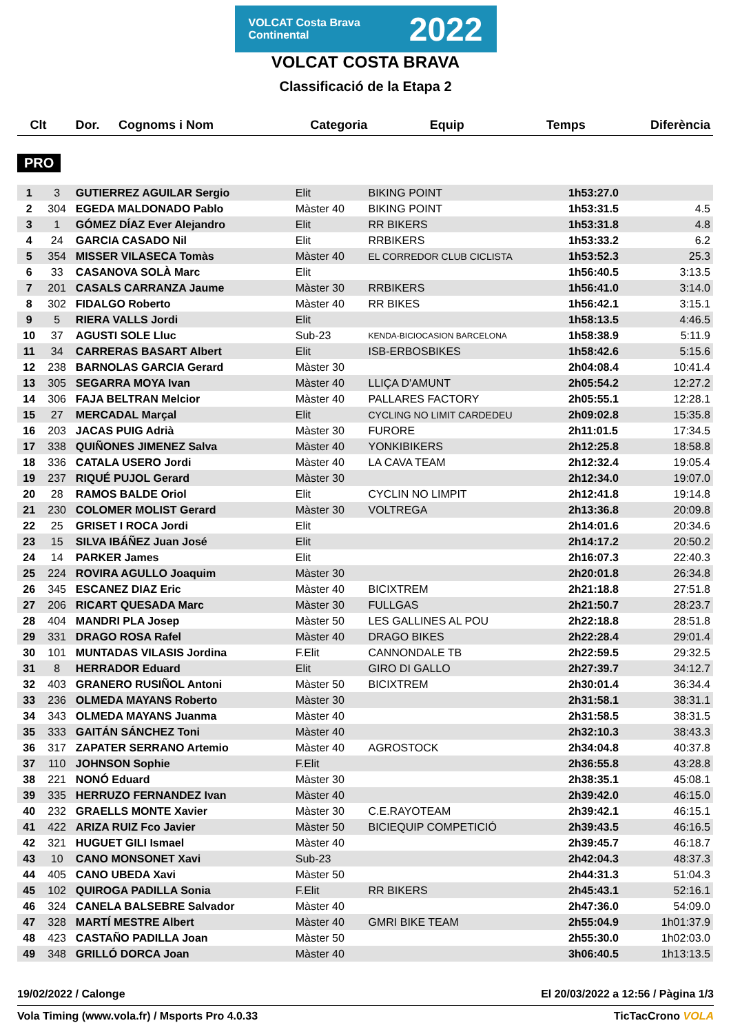VOLCAT Costa Brava Continental 2022
VOLCAT COSTA BRAVA
Classificació de la Etapa 2
| Clt | Dor. | Cognoms i Nom | Categoria | Equip | Temps | Diferència |
| --- | --- | --- | --- | --- | --- | --- |
PRO
| 1 | 3 | GUTIERREZ AGUILAR Sergio | Elit | BIKING POINT | 1h53:27.0 | |
| 2 | 304 | EGEDA MALDONADO Pablo | Màster 40 | BIKING POINT | 1h53:31.5 | 4.5 |
| 3 | 1 | GÓMEZ DÍAZ Ever Alejandro | Elit | RR BIKERS | 1h53:31.8 | 4.8 |
| 4 | 24 | GARCIA CASADO Nil | Elit | RRBIKERS | 1h53:33.2 | 6.2 |
| 5 | 354 | MISSER VILASECA Tomàs | Màster 40 | EL CORREDOR CLUB CICLISTA | 1h53:52.3 | 25.3 |
| 6 | 33 | CASANOVA SOLÀ Marc | Elit | | 1h56:40.5 | 3:13.5 |
| 7 | 201 | CASALS CARRANZA Jaume | Màster 30 | RRBIKERS | 1h56:41.0 | 3:14.0 |
| 8 | 302 | FIDALGO Roberto | Màster 40 | RR BIKES | 1h56:42.1 | 3:15.1 |
| 9 | 5 | RIERA VALLS Jordi | Elit | | 1h58:13.5 | 4:46.5 |
| 10 | 37 | AGUSTI SOLE Lluc | Sub-23 | KENDA-BICIOCASION BARCELONA | 1h58:38.9 | 5:11.9 |
| 11 | 34 | CARRERAS BASART Albert | Elit | ISB-ERBOSBIKES | 1h58:42.6 | 5:15.6 |
| 12 | 238 | BARNOLAS GARCIA Gerard | Màster 30 | | 2h04:08.4 | 10:41.4 |
| 13 | 305 | SEGARRA MOYA Ivan | Màster 40 | LLIÇA D'AMUNT | 2h05:54.2 | 12:27.2 |
| 14 | 306 | FAJA BELTRAN Melcior | Màster 40 | PALLARES FACTORY | 2h05:55.1 | 12:28.1 |
| 15 | 27 | MERCADAL Marçal | Elit | CYCLING NO LIMIT CARDEDEU | 2h09:02.8 | 15:35.8 |
| 16 | 203 | JACAS PUIG Adrià | Màster 30 | FURORE | 2h11:01.5 | 17:34.5 |
| 17 | 338 | QUIÑONES JIMENEZ Salva | Màster 40 | YONKIBIKERS | 2h12:25.8 | 18:58.8 |
| 18 | 336 | CATALA USERO Jordi | Màster 40 | LA CAVA TEAM | 2h12:32.4 | 19:05.4 |
| 19 | 237 | RIQUÉ PUJOL Gerard | Màster 30 | | 2h12:34.0 | 19:07.0 |
| 20 | 28 | RAMOS BALDE Oriol | Elit | CYCLIN NO LIMPIT | 2h12:41.8 | 19:14.8 |
| 21 | 230 | COLOMER MOLIST Gerard | Màster 30 | VOLTREGA | 2h13:36.8 | 20:09.8 |
| 22 | 25 | GRISET I ROCA Jordi | Elit | | 2h14:01.6 | 20:34.6 |
| 23 | 15 | SILVA IBÁÑEZ Juan José | Elit | | 2h14:17.2 | 20:50.2 |
| 24 | 14 | PARKER James | Elit | | 2h16:07.3 | 22:40.3 |
| 25 | 224 | ROVIRA AGULLO Joaquim | Màster 30 | | 2h20:01.8 | 26:34.8 |
| 26 | 345 | ESCANEZ DIAZ Eric | Màster 40 | BICIXTREM | 2h21:18.8 | 27:51.8 |
| 27 | 206 | RICART QUESADA Marc | Màster 30 | FULLGAS | 2h21:50.7 | 28:23.7 |
| 28 | 404 | MANDRI PLA Josep | Màster 50 | LES GALLINES AL POU | 2h22:18.8 | 28:51.8 |
| 29 | 331 | DRAGO ROSA Rafel | Màster 40 | DRAGO BIKES | 2h22:28.4 | 29:01.4 |
| 30 | 101 | MUNTADAS VILASIS Jordina | F.Elit | CANNONDALE TB | 2h22:59.5 | 29:32.5 |
| 31 | 8 | HERRADOR Eduard | Elit | GIRO DI GALLO | 2h27:39.7 | 34:12.7 |
| 32 | 403 | GRANERO RUSIÑOL Antoni | Màster 50 | BICIXTREM | 2h30:01.4 | 36:34.4 |
| 33 | 236 | OLMEDA MAYANS Roberto | Màster 30 | | 2h31:58.1 | 38:31.1 |
| 34 | 343 | OLMEDA MAYANS Juanma | Màster 40 | | 2h31:58.5 | 38:31.5 |
| 35 | 333 | GAITÁN SÁNCHEZ Toni | Màster 40 | | 2h32:10.3 | 38:43.3 |
| 36 | 317 | ZAPATER SERRANO Artemio | Màster 40 | AGROSTOCK | 2h34:04.8 | 40:37.8 |
| 37 | 110 | JOHNSON Sophie | F.Elit | | 2h36:55.8 | 43:28.8 |
| 38 | 221 | NONÓ Eduard | Màster 30 | | 2h38:35.1 | 45:08.1 |
| 39 | 335 | HERRUZO FERNANDEZ Ivan | Màster 40 | | 2h39:42.0 | 46:15.0 |
| 40 | 232 | GRAELLS MONTE Xavier | Màster 30 | C.E.RAYOTEAM | 2h39:42.1 | 46:15.1 |
| 41 | 422 | ARIZA RUIZ Fco Javier | Màster 50 | BICIEQUIP COMPETICIÓ | 2h39:43.5 | 46:16.5 |
| 42 | 321 | HUGUET GILI Ismael | Màster 40 | | 2h39:45.7 | 46:18.7 |
| 43 | 10 | CANO MONSONET Xavi | Sub-23 | | 2h42:04.3 | 48:37.3 |
| 44 | 405 | CANO UBEDA Xavi | Màster 50 | | 2h44:31.3 | 51:04.3 |
| 45 | 102 | QUIROGA PADILLA Sonia | F.Elit | RR BIKERS | 2h45:43.1 | 52:16.1 |
| 46 | 324 | CANELA BALSEBRE Salvador | Màster 40 | | 2h47:36.0 | 54:09.0 |
| 47 | 328 | MARTÍ MESTRE Albert | Màster 40 | GMRI BIKE TEAM | 2h55:04.9 | 1h01:37.9 |
| 48 | 423 | CASTAÑO PADILLA Joan | Màster 50 | | 2h55:30.0 | 1h02:03.0 |
| 49 | 348 | GRILLÓ DORCA Joan | Màster 40 | | 3h06:40.5 | 1h13:13.5 |
19/02/2022 / Calonge El 20/03/2022 a 12:56 / Pàgina 1/3
Vola Timing (www.vola.fr) / Msports Pro 4.0.33 TicTacCrono VOLA